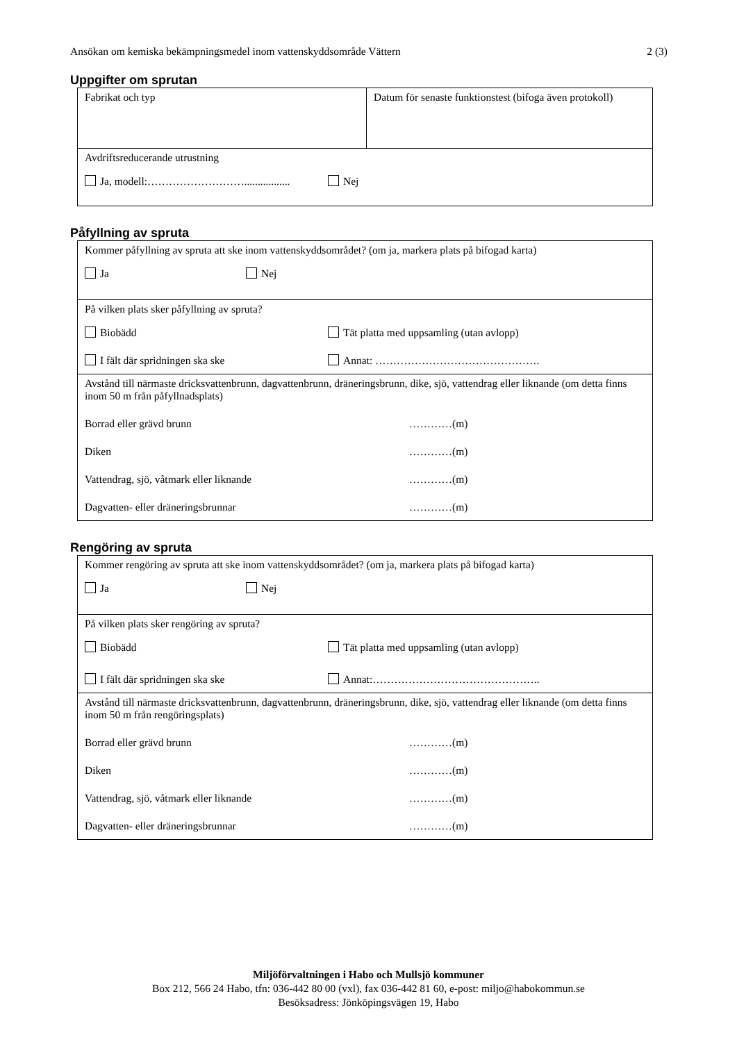Ansökan om kemiska bekämpningsmedel inom vattenskyddsområde Vättern 2 (3)
Uppgifter om sprutan
| Fabrikat och typ | Datum för senaste funktionstest (bifoga även protokoll) |
| Avdriftsreducerande utrustning Ja, modell:………………………................. Nej | |
Påfyllning av spruta
| Kommer påfyllning av spruta att ske inom vattenskyddsområdet? (om ja, markera plats på bifogad karta) Ja Nej |
| På vilken plats sker påfyllning av spruta? Biobädd Tät platta med uppsamling (utan avlopp) I fält där spridningen ska ske Annat: ………………………………………. |
| Avstånd till närmaste dricksvattenbrunn, dagvattenbrunn, dräneringsbrunn, dike, sjö, vattendrag eller liknande (om detta finns inom 50 m från påfyllnadsplats) Borrad eller grävd brunn …………(m) Diken …………(m) Vattendrag, sjö, våtmark eller liknande …………(m) Dagvatten- eller dräneringsbrunnar …………(m) |
Rengöring av spruta
| Kommer rengöring av spruta att ske inom vattenskyddsområdet? (om ja, markera plats på bifogad karta) Ja Nej |
| På vilken plats sker rengöring av spruta? Biobädd Tät platta med uppsamling (utan avlopp) I fält där spridningen ska ske Annat:……………………………………….. |
| Avstånd till närmaste dricksvattenbrunn, dagvattenbrunn, dräneringsbrunn, dike, sjö, vattendrag eller liknande (om detta finns inom 50 m från rengöringsplats) Borrad eller grävd brunn …………(m) Diken …………(m) Vattendrag, sjö, våtmark eller liknande …………(m) Dagvatten- eller dräneringsbrunnar …………(m) |
Miljöförvaltningen i Habo och Mullsjö kommuner
Box 212, 566 24 Habo, tfn: 036-442 80 00 (vxl), fax 036-442 81 60, e-post: miljo@habokommun.se
Besöksadress: Jönköpingsvägen 19, Habo